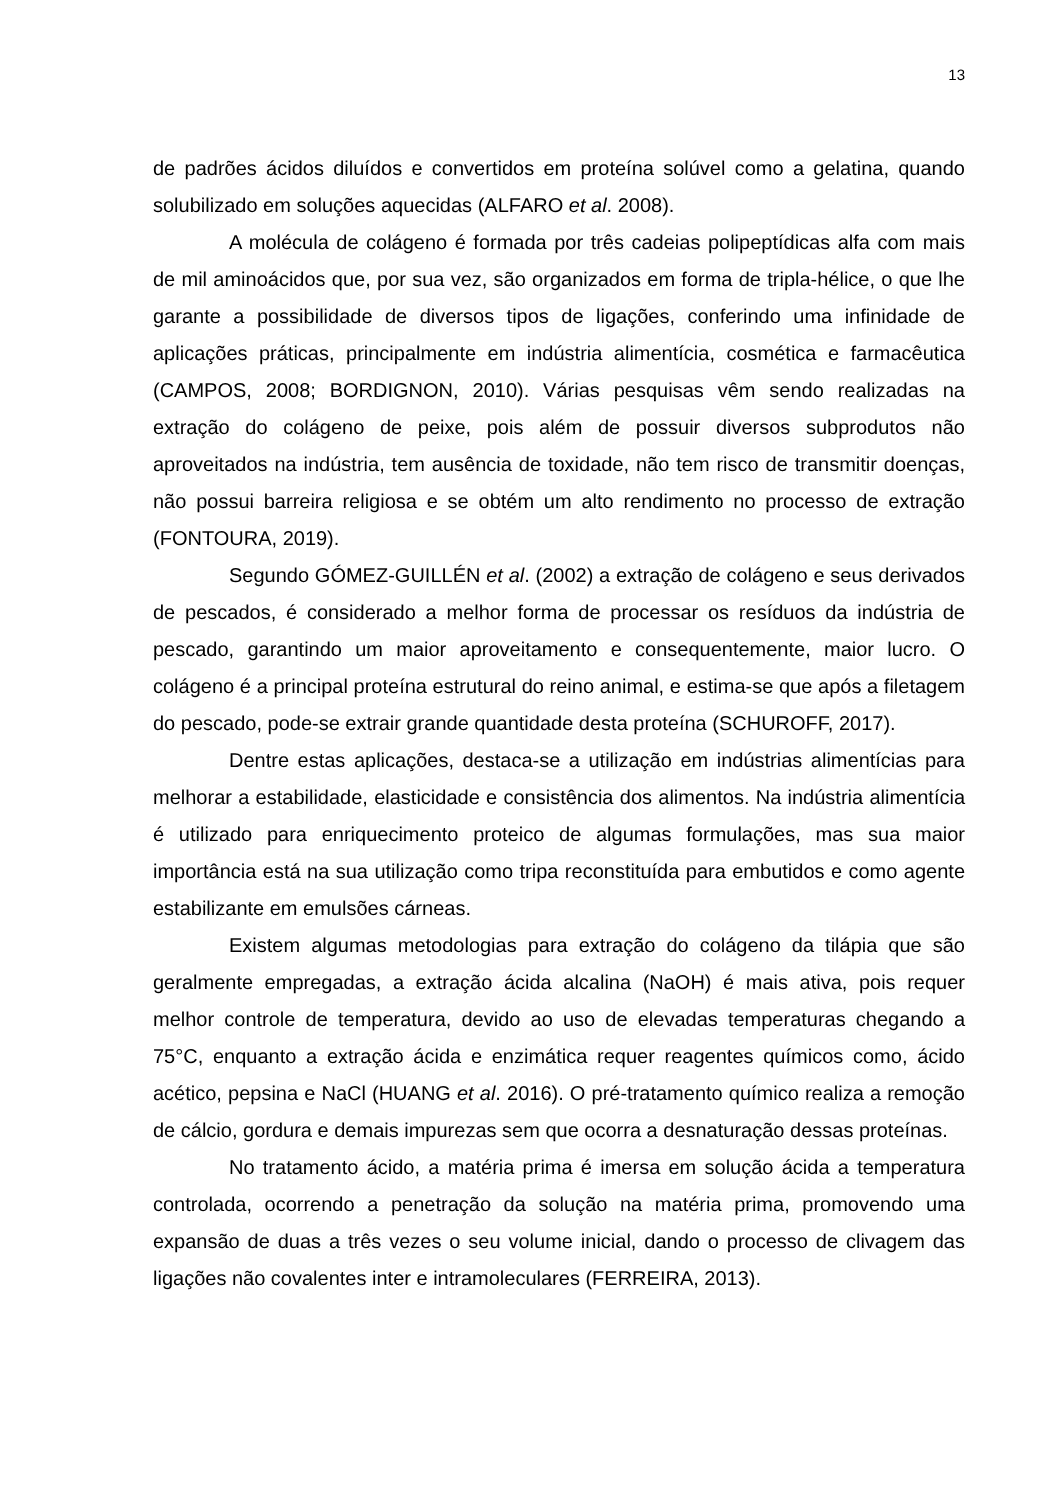13
de padrões ácidos diluídos e convertidos em proteína solúvel como a gelatina, quando solubilizado em soluções aquecidas (ALFARO et al. 2008).
A molécula de colágeno é formada por três cadeias polipeptídicas alfa com mais de mil aminoácidos que, por sua vez, são organizados em forma de tripla-hélice, o que lhe garante a possibilidade de diversos tipos de ligações, conferindo uma infinidade de aplicações práticas, principalmente em indústria alimentícia, cosmética e farmacêutica (CAMPOS, 2008; BORDIGNON, 2010). Várias pesquisas vêm sendo realizadas na extração do colágeno de peixe, pois além de possuir diversos subprodutos não aproveitados na indústria, tem ausência de toxidade, não tem risco de transmitir doenças, não possui barreira religiosa e se obtém um alto rendimento no processo de extração (FONTOURA, 2019).
Segundo GÓMEZ-GUILLÉN et al. (2002) a extração de colágeno e seus derivados de pescados, é considerado a melhor forma de processar os resíduos da indústria de pescado, garantindo um maior aproveitamento e consequentemente, maior lucro. O colágeno é a principal proteína estrutural do reino animal, e estima-se que após a filetagem do pescado, pode-se extrair grande quantidade desta proteína (SCHUROFF, 2017).
Dentre estas aplicações, destaca-se a utilização em indústrias alimentícias para melhorar a estabilidade, elasticidade e consistência dos alimentos. Na indústria alimentícia é utilizado para enriquecimento proteico de algumas formulações, mas sua maior importância está na sua utilização como tripa reconstituída para embutidos e como agente estabilizante em emulsões cárneas.
Existem algumas metodologias para extração do colágeno da tilápia que são geralmente empregadas, a extração ácida alcalina (NaOH) é mais ativa, pois requer melhor controle de temperatura, devido ao uso de elevadas temperaturas chegando a 75°C, enquanto a extração ácida e enzimática requer reagentes químicos como, ácido acético, pepsina e NaCl (HUANG et al. 2016). O pré-tratamento químico realiza a remoção de cálcio, gordura e demais impurezas sem que ocorra a desnaturação dessas proteínas.
No tratamento ácido, a matéria prima é imersa em solução ácida a temperatura controlada, ocorrendo a penetração da solução na matéria prima, promovendo uma expansão de duas a três vezes o seu volume inicial, dando o processo de clivagem das ligações não covalentes inter e intramoleculares (FERREIRA, 2013).